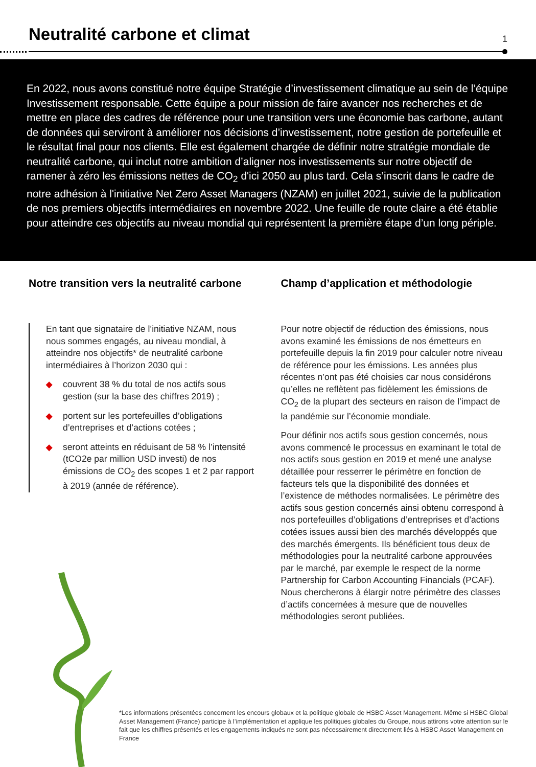Neutralité carbone et climat
1
En 2022, nous avons constitué notre équipe Stratégie d’investissement climatique au sein de l’équipe Investissement responsable. Cette équipe a pour mission de faire avancer nos recherches et de mettre en place des cadres de référence pour une transition vers une économie bas carbone, autant de données qui serviront à améliorer nos décisions d’investissement, notre gestion de portefeuille et le résultat final pour nos clients. Elle est également chargée de définir notre stratégie mondiale de neutralité carbone, qui inclut notre ambition d’aligner nos investissements sur notre objectif de ramener à zéro les émissions nettes de CO<sub>2</sub> d'ici 2050 au plus tard. Cela s’inscrit dans le cadre de notre adhésion à l'initiative Net Zero Asset Managers (NZAM) en juillet 2021, suivie de la publication de nos premiers objectifs intermédiaires en novembre 2022. Une feuille de route claire a été établie pour atteindre ces objectifs au niveau mondial qui représentent la première étape d’un long périple.
Notre transition vers la neutralité carbone
En tant que signataire de l’initiative NZAM, nous nous sommes engagés, au niveau mondial, à atteindre nos objectifs* de neutralité carbone intermédiaires à l’horizon 2030 qui :
◆ couvrent 38 % du total de nos actifs sous gestion (sur la base des chiffres 2019) ;
◆ portent sur les portefeuilles d’obligations d’entreprises et d’actions cotées ;
◆ seront atteints en réduisant de 58 % l’intensité (tCO2e par million USD investi) de nos émissions de CO<sub>2</sub> des scopes 1 et 2 par rapport à 2019 (année de référence).
Champ d’application et méthodologie
Pour notre objectif de réduction des émissions, nous avons examiné les émissions de nos émetteurs en portefeuille depuis la fin 2019 pour calculer notre niveau de référence pour les émissions. Les années plus récentes n’ont pas été choisies car nous considérons qu’elles ne reflètent pas fidèlement les émissions de CO<sub>2</sub> de la plupart des secteurs en raison de l’impact de la pandémie sur l’économie mondiale.
Pour définir nos actifs sous gestion concernés, nous avons commencé le processus en examinant le total de nos actifs sous gestion en 2019 et mené une analyse détaillée pour resserrer le périmètre en fonction de facteurs tels que la disponibilité des données et l’existence de méthodes normalisées. Le périmètre des actifs sous gestion concernés ainsi obtenu correspond à nos portefeuilles d’obligations d’entreprises et d’actions cotées issues aussi bien des marchés développés que des marchés émergents. Ils bénéficient tous deux de méthodologies pour la neutralité carbone approuvées par le marché, par exemple le respect de la norme Partnership for Carbon Accounting Financials (PCAF). Nous chercherons à élargir notre périmètre des classes d’actifs concernées à mesure que de nouvelles méthodologies seront publiées.
*Les informations présentées concernent les encours globaux et la politique globale de HSBC Asset Management. Même si HSBC Global Asset Management (France) participe à l’implémentation et applique les politiques globales du Groupe, nous attirons votre attention sur le fait que les chiffres présentés et les engagements indiqués ne sont pas nécessairement directement liés à HSBC Asset Management en France